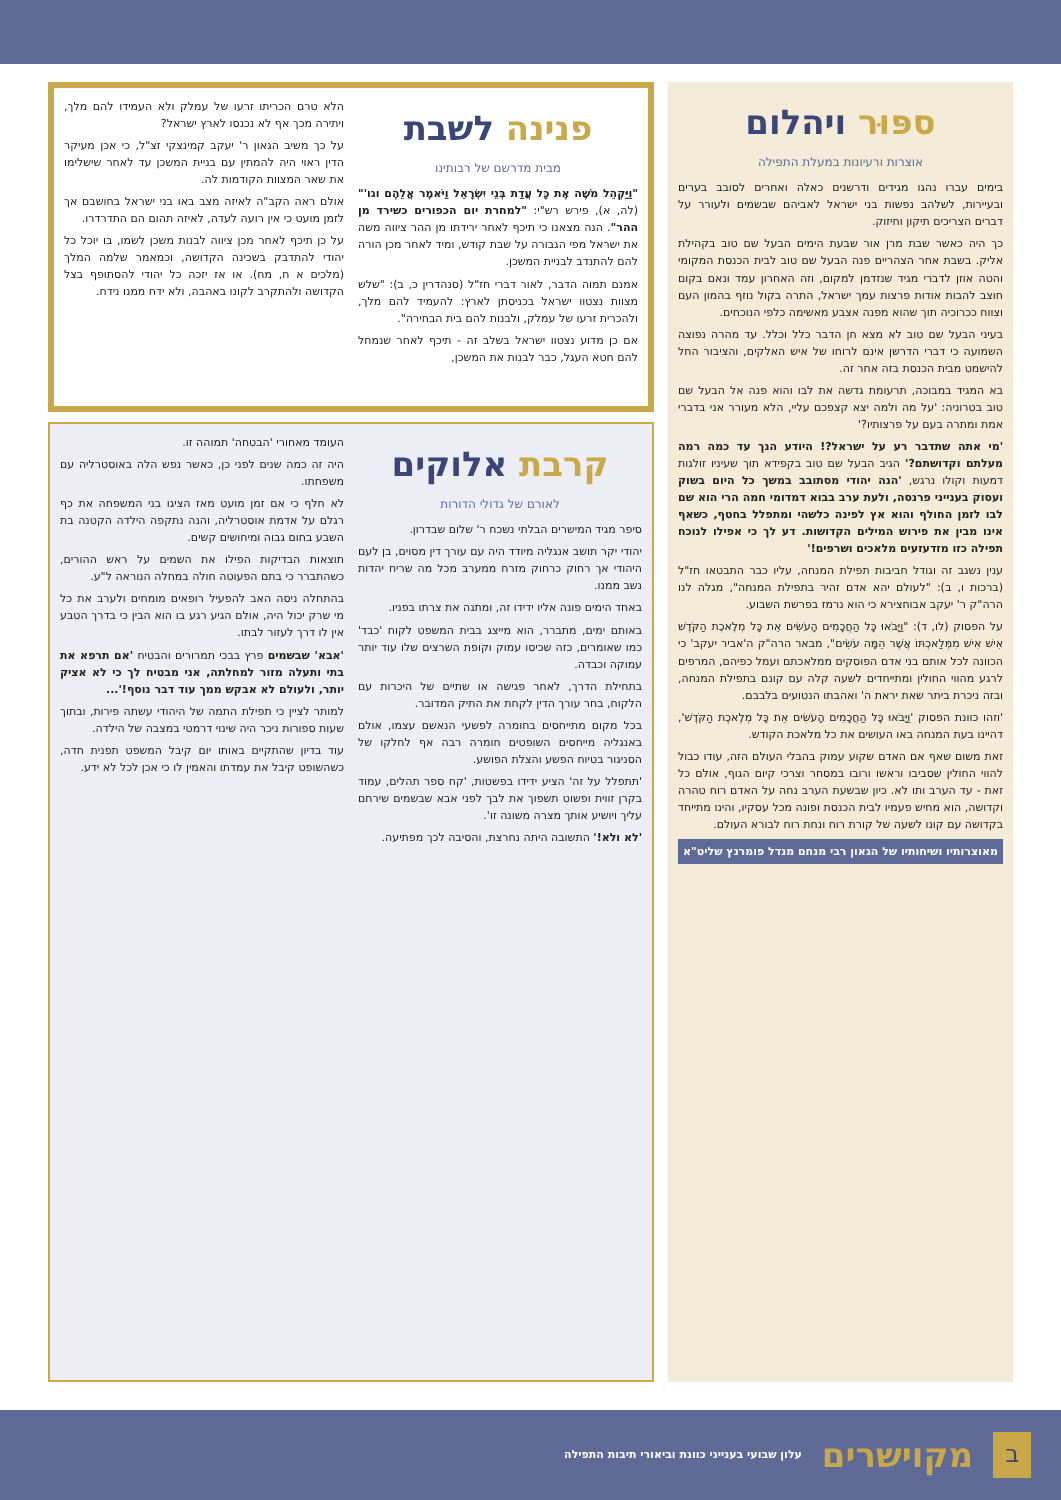ספּוּר ויהלום
אוצרות ורעיונות במעלת התפילה
בימים עברו נהגו מגידים ודרשנים כאלה ואחרים לסובב בערים ובעיירות, לשלהב נפשות בני ישראל לאביהם שבשמים ולעורר על דברים הצריכים תיקון וחיזוק.
כך היה כאשר שבת מרן אור שבעת הימים הבעל שם טוב בקהילת אליק. בשבת אחר הצהריים פנה הבעל שם טוב לבית הכנסת המקומי והטה אוזן לדברי מגיד שנזדמן למקום, וזה האחרון עמד ונאם בקום חוצב להבות אודות פרצות עמך ישראל, התרה בקול נוזף בהמון העם וצווח ככרוכיה תוך שהוא מפנה אצבע מאשימה כלפי הנוכחים.
בעיני הבעל שם טוב לא מצא חן הדבר כלל וכלל. עד מהרה נפוצה השמועה כי דברי הדרשן אינם לרוחו של איש האלקים, והציבור החל להישמט מבית הכנסת בזה אחר זה.
בא המגיד במבוכה, תרעומת גדשה את לבו והוא פנה אל הבעל שם טוב בטרוניה: 'על מה ולמה יצא קצפכם עליי, הלא מעורר אני בדברי אמת ומתרה בעם על פרצותיו?'
'מי אתה שתדבר רע על ישראל?! היודע הנך עד כמה רמה מעלתם וקדושתם?' הגיב הבעל שם טוב בקפידא תוך שעיניו זולגות דמעות וקולו נרגש, 'הנה יהודי מסתובב במשך כל היום בשוק ועסוק בענייני פרנסה, ולעת ערב בבוא דמדומי חמה הרי הוא שם לבו לזמן החולף והוא אץ לפינה כלשהי ומתפלל בחטף, כשאף אינו מבין את פירוש המילים הקדושות. דע לך כי אפילו לנוכח תפילה כזו מזדעזעים מלאכים ושרפים!'
ענין נשגב זה וגודל חביבות תפילת המנחה, עליו כבר התבטאו חז"ל (ברכות ו, ב): "לעולם יהא אדם זהיר בתפילת המנחה", מגלה לנו הרה"ק ר' יעקב אבוחצירא כי הוא נרמז בפרשת השבוע.
על הפסוק (לו, ד): "וַיָּבֹאוּ כָּל הַחֲכָמִים הָעֹשִׂים אֵת כָּל מְלֶאכֶת הַקֹּדֶשׁ אִישׁ אִישׁ מִמְּלַאכְתּוֹ אֲשֶׁר הֵמָּה עֹשִׂים", מבאר הרה"ק ה'אביר יעקב' כי הכוונה לכל אותם בני אדם הפוסקים ממלאכתם ועמל כפיהם, המרפים לרגע מהווי החולין ומתייחדים לשעה קלה עם קונם בתפילת המנחה, ובזה ניכרת ביתר שאת יראת ה' ואהבתו הנטועים בלבבם.
'וזהו כוונת הפסוק 'וַיָּבֹאוּ כָּל הַחֲכָמִים הָעֹשִׂים אֵת כָּל מְלֶאכֶת הַקֹּדֶשׁ', דהיינו בעת המנחה באו העושים את כל מלאכת הקודש.
זאת משום שאף אם האדם שקוע עמוק בהבלי העולם הזה, עודו כבול להווי החולין שסביבו וראשו ורובו במסחר וצרכי קיום הגוף, אולם כל זאת - עד הערב ותו לא. כיון שבשעת הערב נחה על האדם רוח טהרה וקדושה, הוא מחיש פעמיו לבית הכנסת ופונה מכל עסקיו, והינו מתייחד בקדושה עם קונו לשעה של קורת רוח ונחת רוח לבורא העולם.
מאוצרותיו ושיחותיו של הגאון רבי מנחם מנדל פומרנץ שליט"א
פנינה לשבת
מבית מדרשם של רבותינו
"וַיַּקְהֵל מֹשֶׁה אֶת כָּל עֲדַת בְּנֵי יִשְׂרָאֵל וַיֹּאמֶר אֲלֵהֶם וגו'" (לה, א), פירש רש"י: "למחרת יום הכפורים כשירד מן ההר". הנה מצאנו כי תיכף לאחר ירידתו מן ההר ציווה משה את ישראל מפי הגבורה על שבת קודש, ומיד לאחר מכן הורה להם להתנדב לבניית המשכן.
אמנם תמוה הדבר, לאור דברי חז"ל (סנהדרין כ, ב): "שלש מצוות נצטוו ישראל בכניסתן לארץ: להעמיד להם מלך, ולהכרית זרעו של עמלק, ולבנות להם בית הבחירה".
אם כן מדוע נצטוו ישראל בשלב זה - תיכף לאחר שנמחל להם חטא העגל, כבר לבנות את המשכן,
הלא טרם הכריתו זרעו של עמלק ולא העמידו להם מלך, ויתירה מכך אף לא נכנסו לארץ ישראל?
על כך משיב הגאון ר' יעקב קמינצקי זצ"ל, כי אכן מעיקר הדין ראוי היה להמתין עם בניית המשכן עד לאחר שישלימו את שאר המצוות הקודמות לה.
אולם ראה הקב"ה לאיזה מצב באו בני ישראל בחושבם אך לזמן מועט כי אין רועה לעדה, לאיזה תהום הם התדרדרו.
על כן תיכף לאחר מכן ציווה לבנות משכן לשמו, בו יוכל כל יהודי להתדבק בשכינה הקדושה, וכמאמר שלמה המלך (מלכים א ח, מח). או אז יזכה כל יהודי להסתופף בצל הקדושה ולהתקרב לקונו באהבה, ולא ידח ממנו נידח.
קרבת אלוקים
לאורם של גדולי הדורות
סיפר מגיד המישרים הבלתי נשכח ר' שלום שבדרון.
יהודי יקר תושב אנגליה מיודד היה עם עורך דין מסוים, בן לעם היהודי אך רחוק כרחוק מזרח ממערב מכל מה שריח יהדות נשב ממנו.
באחד הימים פונה אליו ידידו זה, ומתנה את צרתו בפניו.
באותם ימים, מתברר, הוא מייצג בבית המשפט לקוח 'כבד' כמו שאומרים, כזה שכיסו עמוק וקופת השרצים שלו עוד יותר עמוקה וכבדה.
בתחילת הדרך, לאחר פגישה או שתיים של היכרות עם הלקוח, בחר עורך הדין לקחת את התיק המדובר.
בכל מקום מתייחסים בחומרה לפשעי הנאשם עצמו, אולם באנגליה מייחסים השופטים חומרה רבה אף לחלקו של הסניגור בטיוח הפשע והצלת הפושע.
'תתפלל על זה' הציע ידידו בפשטות, 'קח ספר תהלים, עמוד בקרן זווית ופשוט תשפוך את לבך לפני אבא שבשמים שירחם עליך ויושיע אותך מצרה משונה זו'.
'לא ולא!' התשובה היתה נחרצת, והסיבה לכך מפתיעה.
העומד מאחורי 'הבטחה' תמוהה זו.
היה זה כמה שנים לפני כן, כאשר נפש הלה באוסטרליה עם משפחתו.
לא חלף כי אם זמן מועט מאז הציגו בני המשפחה את כף רגלם על אדמת אוסטרליה, והנה נתקפה הילדה הקטנה בת השבע בחום גבוה ומיחושים קשים.
תוצאות הבדיקות הפילו את השמים על ראש ההורים, כשהתברר כי בתם הפעוטה חולה במחלה הנוראה ל"ע.
בהתחלה ניסה האב להפעיל רופאים מומחים ולערב את כל מי שרק יכול היה, אולם הגיע רגע בו הוא הבין כי בדרך הטבע אין לו דרך לעזור לבתו.
'אבא' שבשמים פרץ בבכי תמרורים והבטיח 'אם תרפא את בתי ותעלה מזור למחלתה, אני מבטיח לך כי לא אציק יותר, ולעולם לא אבקש ממך עוד דבר נוסף!'...
למותר לציין כי תפילת התמה של היהודי עשתה פירות, ובתוך שעות ספורות ניכר היה שינוי דרמטי במצבה של הילדה.
עוד בדיון שהתקיים באותו יום קיבל המשפט תפנית חדה, כשהשופט קיבל את עמדתו והאמין לו כי אכן לכל לא ידע.
ב
מקוישרים
עלון שבועי בענייני כוונת וביאורי תיבות התפילה